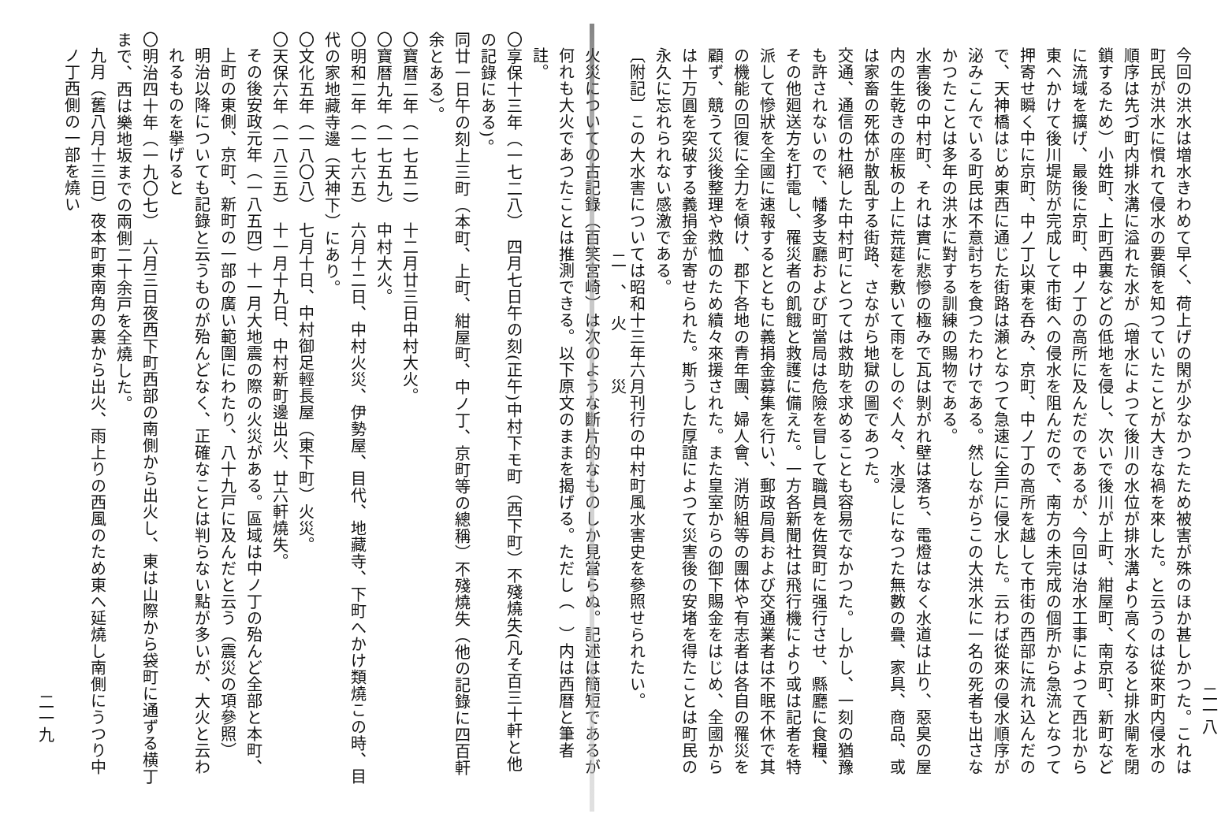二一八
今回の洪水は増水きわめて早く、荷上げの閑が少なかつたため被害が殊のほか甚しかつた。これは町民が洪水に慣れて侵水の要領を知つていたことが大きな禍を來した。と云うのは從來町内侵水の順序は先づ町内排水溝に溢れた水が（増水によつて後川の水位が排水溝より高くなると排水閘を閉鎖するため）小姓町、上町西裏などの低地を侵し、次いで後川が上町、紺屋町、南京町、新町などに流域を擴げ、最後に京町、中ノ丁の高所に及んだのであるが、今回は治水工事によつて西北から東へかけて後川堤防が完成して市街への侵水を阻んだので、南方の未完成の個所から急流となつて押寄せ瞬く中に京町、中ノ丁以東を呑み、京町、中ノ丁の高所を越して市街の西部に流れ込んだので、天神橋はじめ東西に通じた街路は瀬となつて急速に全戸に侵水した。云わば從來の侵水順序が泌みこんでいる町民は不意討ちを食つたわけである。然しながらこの大洪水に一名の死者も出さなかつたことは多年の洪水に對する訓練の賜物である。
水害後の中村町、それは實に悲慘の極みで瓦は剝がれ壁は落ち、電燈はなく水道は止り、惡臭の屋内の生乾きの座板の上に荒莚を敷いて雨をしのぐ人々、水浸しになつた無數の疊、家具、商品、或は家畜の死体が散乱する街路、さながら地獄の圖であつた。
交通、通信の杜絕した中村町にとつては救助を求めることも容易でなかつた。しかし、一刻の猶豫も許されないので、幡多支廳および町當局は危險を冒して職員を佐賀町に强行させ、縣廳に食糧、その他廻送方を打電し、罹災者の飢餓と救護に備えた。一方各新聞社は飛行機により或は記者を特派して慘狀を全國に速報するとともに義捐金募集を行い、郵政局員および交通業者は不眠不休で其の機能の回復に全力を傾け、郡下各地の青年團、婦人會、消防組等の團体や有志者は各自の罹災を顧ず、競うて災後整理や救恤のため續々來援された。また皇室からの御下賜金をはじめ、全國からは十万圓を突破する義捐金が寄せられた。斯うした厚誼によつて災害後の安堵を得たことは町民の永久に忘れられない感激である。
〔附記〕この大水害については昭和十三年六月刊行の中村町風水害史を參照せられたい。
二、火　災
火災についての古記錄（百笑宮崎）は次のような斷片的なものしか見當らぬ。記述は簡短であるが何れも大火であつたことは推測できる。以下原文のままを揭げる。ただし（　）内は西暦と筆者註。
〇享保十三年（一七二八）　四月七日午の刻(正午)中村下モ町（西下町）不殘燒失(凡そ百三十軒と他の記錄にある)。
同廿一日午の刻上三町（本町、上町、紺屋町、中ノ丁、京町等の總稱）不殘燒失（他の記錄に四百軒余とある）。
〇寶暦二年（一七五二）　十二月廿三日中村大火。
〇寶暦九年（一七五九）　中村大火。
〇明和二年（一七六五）　六月十二日、中村火災、伊勢屋、目代、地藏寺、下町へかけ類燒この時、目代の家地藏寺邊（天神下）にあり。
〇文化五年（一八〇八）　七月十日、中村御足輕長屋（東下町）火災。
〇天保六年（一八三五）　十一月十九日、中村新町邊出火、廿六軒燒失。
その後安政元年（一八五四）十一月大地震の際の火災がある。區域は中ノ丁の殆んど全部と本町、上町の東側、京町、新町の一部の廣い範圍にわたり、八十九戸に及んだと云う（震災の項參照）
明治以降についても記錄と云うものが殆んどなく、正確なことは判らない點が多いが、大火と云われるものを擧げると
〇明治四十年（一九〇七）　六月三日夜西下町西部の南側から出火し、東は山際から袋町に通ずる横丁まで、西は樂地坂までの兩側二十余戸を全燒した。
九月（舊八月十三日）夜本町東南角の裏から出火、雨上りの西風のため東へ延燒し南側にうつり中ノ丁西側の一部を燒い
二一九